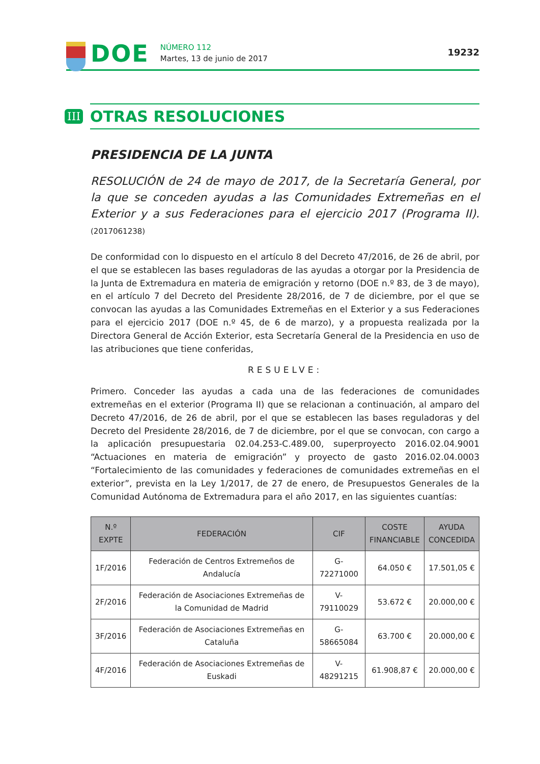DOE
NÚMERO 112
Martes, 13 de junio de 2017
19232
III
OTRAS RESOLUCIONES
PRESIDENCIA DE LA JUNTA
RESOLUCIÓN de 24 de mayo de 2017, de la Secretaría General, por la que se conceden ayudas a las Comunidades Extremeñas en el Exterior y a sus Federaciones para el ejercicio 2017 (Programa II). (2017061238)
De conformidad con lo dispuesto en el artículo 8 del Decreto 47/2016, de 26 de abril, por el que se establecen las bases reguladoras de las ayudas a otorgar por la Presidencia de la Junta de Extremadura en materia de emigración y retorno (DOE n.º 83, de 3 de mayo), en el artículo 7 del Decreto del Presidente 28/2016, de 7 de diciembre, por el que se convocan las ayudas a las Comunidades Extremeñas en el Exterior y a sus Federaciones para el ejercicio 2017 (DOE n.º 45, de 6 de marzo), y a propuesta realizada por la Directora General de Acción Exterior, esta Secretaría General de la Presidencia en uso de las atribuciones que tiene conferidas,
RESUELVE:
Primero. Conceder las ayudas a cada una de las federaciones de comunidades extremeñas en el exterior (Programa II) que se relacionan a continuación, al amparo del Decreto 47/2016, de 26 de abril, por el que se establecen las bases reguladoras y del Decreto del Presidente 28/2016, de 7 de diciembre, por el que se convocan, con cargo a la aplicación presupuestaria 02.04.253-C.489.00, superproyecto 2016.02.04.9001 “Actuaciones en materia de emigración” y proyecto de gasto 2016.02.04.0003 “Fortalecimiento de las comunidades y federaciones de comunidades extremeñas en el exterior”, prevista en la Ley 1/2017, de 27 de enero, de Presupuestos Generales de la Comunidad Autónoma de Extremadura para el año 2017, en las siguientes cuantías:
| N.º EXPTE | FEDERACIÓN | CIF | COSTE FINANCIABLE | AYUDA CONCEDIDA |
| --- | --- | --- | --- | --- |
| 1F/2016 | Federación de Centros Extremeños de Andalucía | G-72271000 | 64.050 € | 17.501,05 € |
| 2F/2016 | Federación de Asociaciones Extremeñas de la Comunidad de Madrid | V-79110029 | 53.672 € | 20.000,00 € |
| 3F/2016 | Federación de Asociaciones Extremeñas en Cataluña | G-58665084 | 63.700 € | 20.000,00 € |
| 4F/2016 | Federación de Asociaciones Extremeñas de Euskadi | V-48291215 | 61.908,87 € | 20.000,00 € |